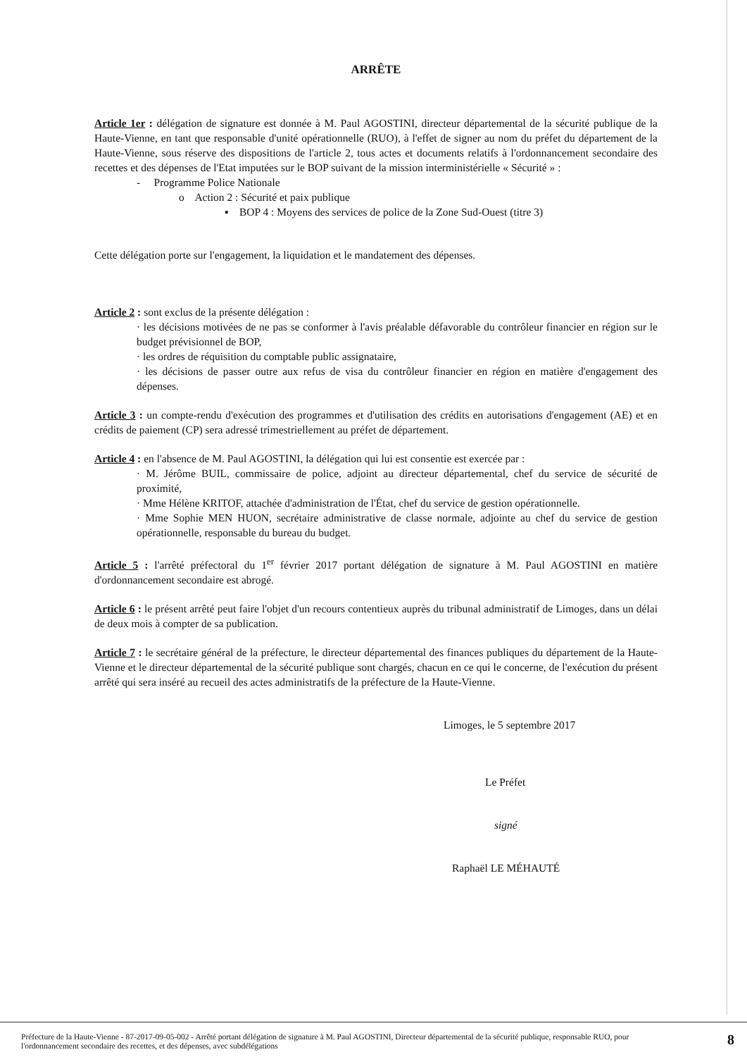ARRÊTE
Article 1er : délégation de signature est donnée à M. Paul AGOSTINI, directeur départemental de la sécurité publique de la Haute-Vienne, en tant que responsable d'unité opérationnelle (RUO), à l'effet de signer au nom du préfet du département de la Haute-Vienne, sous réserve des dispositions de l'article 2, tous actes et documents relatifs à l'ordonnancement secondaire des recettes et des dépenses de l'Etat imputées sur le BOP suivant de la mission interministérielle « Sécurité » :
- Programme Police Nationale
o Action 2 : Sécurité et paix publique
▪ BOP 4 : Moyens des services de police de la Zone Sud-Ouest (titre 3)
Cette délégation porte sur l'engagement, la liquidation et le mandatement des dépenses.
Article 2 : sont exclus de la présente délégation :
· les décisions motivées de ne pas se conformer à l'avis préalable défavorable du contrôleur financier en région sur le budget prévisionnel de BOP,
· les ordres de réquisition du comptable public assignataire,
· les décisions de passer outre aux refus de visa du contrôleur financier en région en matière d'engagement des dépenses.
Article 3 : un compte-rendu d'exécution des programmes et d'utilisation des crédits en autorisations d'engagement (AE) et en crédits de paiement (CP) sera adressé trimestriellement au préfet de département.
Article 4 : en l'absence de M. Paul AGOSTINI, la délégation qui lui est consentie est exercée par :
· M. Jérôme BUIL, commissaire de police, adjoint au directeur départemental, chef du service de sécurité de proximité,
· Mme Hélène KRITOF, attachée d'administration de l'État, chef du service de gestion opérationnelle.
· Mme Sophie MEN HUON, secrétaire administrative de classe normale, adjointe au chef du service de gestion opérationnelle, responsable du bureau du budget.
Article 5 : l'arrêté préfectoral du 1<sup>er</sup> février 2017 portant délégation de signature à M. Paul AGOSTINI en matière d'ordonnancement secondaire est abrogé.
Article 6 : le présent arrêté peut faire l'objet d'un recours contentieux auprès du tribunal administratif de Limoges, dans un délai de deux mois à compter de sa publication.
Article 7 : le secrétaire général de la préfecture, le directeur départemental des finances publiques du département de la Haute-Vienne et le directeur départemental de la sécurité publique sont chargés, chacun en ce qui le concerne, de l'exécution du présent arrêté qui sera inséré au recueil des actes administratifs de la préfecture de la Haute-Vienne.
Limoges, le 5 septembre 2017
Le Préfet
signé
Raphaël LE MÉHAUTÉ
Préfecture de la Haute-Vienne - 87-2017-09-05-002 - Arrêté portant délégation de signature à M. Paul AGOSTINI, Directeur départemental de la sécurité publique, responsable RUO, pour l'ordonnancement secondaire des recettes, et des dépenses, avec subdélégations
8